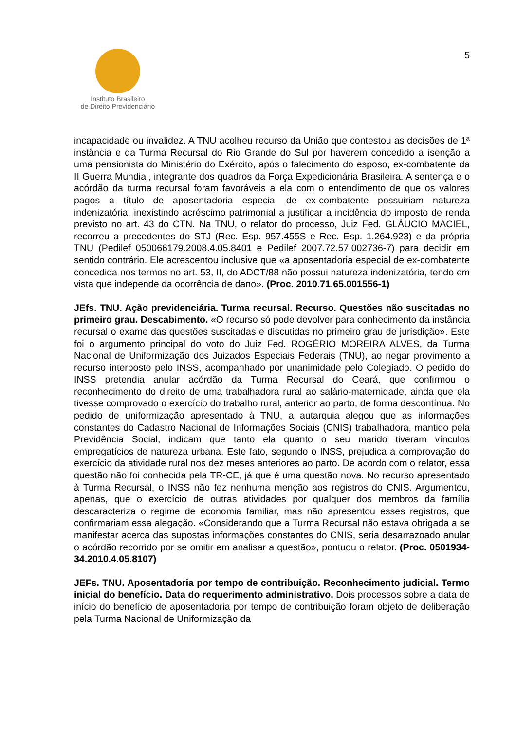5
Instituto Brasileiro
de Direito Previdenciário
incapacidade ou invalidez. A TNU acolheu recurso da União que contestou as decisões de 1ª instância e da Turma Recursal do Rio Grande do Sul por haverem concedido a isenção a uma pensionista do Ministério do Exército, após o falecimento do esposo, ex-combatente da II Guerra Mundial, integrante dos quadros da Força Expedicionária Brasileira. A sentença e o acórdão da turma recursal foram favoráveis a ela com o entendimento de que os valores pagos a título de aposentadoria especial de ex-combatente possuiriam natureza indenizatória, inexistindo acréscimo patrimonial a justificar a incidência do imposto de renda previsto no art. 43 do CTN. Na TNU, o relator do processo, Juiz Fed. GLÁUCIO MACIEL, recorreu a precedentes do STJ (Rec. Esp. 957.455S e Rec. Esp. 1.264.923) e da própria TNU (Pedilef 050066179.2008.4.05.8401 e Pedilef 2007.72.57.002736-7) para decidir em sentido contrário. Ele acrescentou inclusive que «a aposentadoria especial de ex-combatente concedida nos termos no art. 53, II, do ADCT/88 não possui natureza indenizatória, tendo em vista que independe da ocorrência de dano». (Proc. 2010.71.65.001556-1)
JEfs. TNU. Ação previdenciária. Turma recursal. Recurso. Questões não suscitadas no primeiro grau. Descabimento. «O recurso só pode devolver para conhecimento da instância recursal o exame das questões suscitadas e discutidas no primeiro grau de jurisdição». Este foi o argumento principal do voto do Juiz Fed. ROGÉRIO MOREIRA ALVES, da Turma Nacional de Uniformização dos Juizados Especiais Federais (TNU), ao negar provimento a recurso interposto pelo INSS, acompanhado por unanimidade pelo Colegiado. O pedido do INSS pretendia anular acórdão da Turma Recursal do Ceará, que confirmou o reconhecimento do direito de uma trabalhadora rural ao salário-maternidade, ainda que ela tivesse comprovado o exercício do trabalho rural, anterior ao parto, de forma descontínua. No pedido de uniformização apresentado à TNU, a autarquia alegou que as informações constantes do Cadastro Nacional de Informações Sociais (CNIS) trabalhadora, mantido pela Previdência Social, indicam que tanto ela quanto o seu marido tiveram vínculos empregatícios de natureza urbana. Este fato, segundo o INSS, prejudica a comprovação do exercício da atividade rural nos dez meses anteriores ao parto. De acordo com o relator, essa questão não foi conhecida pela TR-CE, já que é uma questão nova. No recurso apresentado à Turma Recursal, o INSS não fez nenhuma menção aos registros do CNIS. Argumentou, apenas, que o exercício de outras atividades por qualquer dos membros da família descaracteriza o regime de economia familiar, mas não apresentou esses registros, que confirmariam essa alegação. «Considerando que a Turma Recursal não estava obrigada a se manifestar acerca das supostas informações constantes do CNIS, seria desarrazoado anular o acórdão recorrido por se omitir em analisar a questão», pontuou o relator. (Proc. 0501934-34.2010.4.05.8107)
JEFs. TNU. Aposentadoria por tempo de contribuição. Reconhecimento judicial. Termo inicial do benefício. Data do requerimento administrativo. Dois processos sobre a data de início do benefício de aposentadoria por tempo de contribuição foram objeto de deliberação pela Turma Nacional de Uniformização da